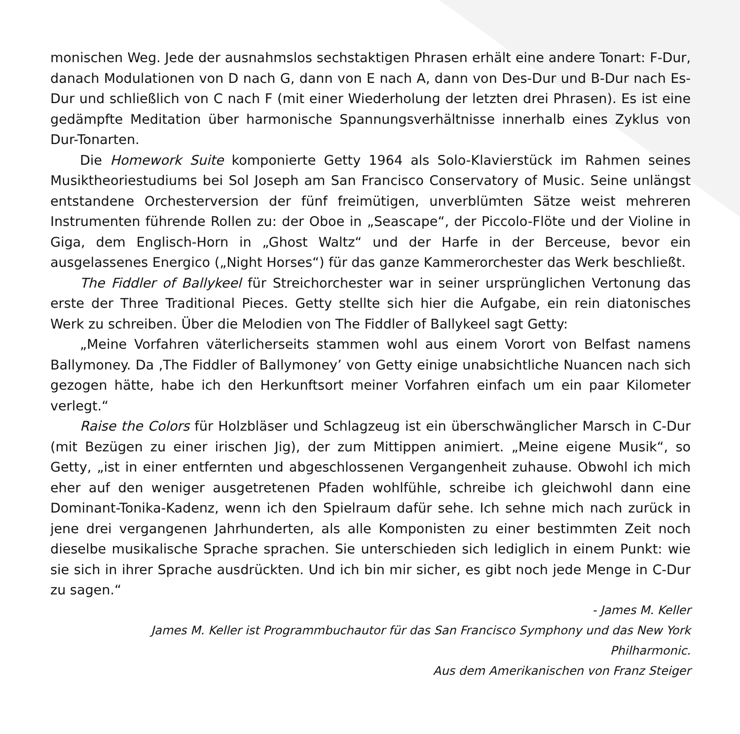monischen Weg. Jede der ausnahmslos sechstaktigen Phrasen erhält eine andere Tonart: F-Dur, danach Modulationen von D nach G, dann von E nach A, dann von Des-Dur und B-Dur nach Es-Dur und schließlich von C nach F (mit einer Wiederholung der letzten drei Phrasen). Es ist eine gedämpfte Meditation über harmonische Spannungsverhältnisse innerhalb eines Zyklus von Dur-Tonarten.
Die Homework Suite komponierte Getty 1964 als Solo-Klavierstück im Rahmen seines Musiktheoriestudiums bei Sol Joseph am San Francisco Conservatory of Music. Seine unlängst entstandene Orchesterversion der fünf freimütigen, unverblümten Sätze weist mehreren Instrumenten führende Rollen zu: der Oboe in „Seascape“, der Piccolo-Flöte und der Violine in Giga, dem Englisch-Horn in „Ghost Waltz“ und der Harfe in der Berceuse, bevor ein ausgelassenes Energico („Night Horses“) für das ganze Kammerorchester das Werk beschließt.
The Fiddler of Ballykeel für Streichorchester war in seiner ursprünglichen Vertonung das erste der Three Traditional Pieces. Getty stellte sich hier die Aufgabe, ein rein diatonisches Werk zu schreiben. Über die Melodien von The Fiddler of Ballykeel sagt Getty:
„Meine Vorfahren väterlicherseits stammen wohl aus einem Vorort von Belfast namens Ballymoney. Da ‚The Fiddler of Ballymoney’ von Getty einige unabsichtliche Nuancen nach sich gezogen hätte, habe ich den Herkunftsort meiner Vorfahren einfach um ein paar Kilometer verlegt.“
Raise the Colors für Holzbläser und Schlagzeug ist ein überschwänglicher Marsch in C-Dur (mit Bezügen zu einer irischen Jig), der zum Mittippen animiert. „Meine eigene Musik“, so Getty, „ist in einer entfernten und abgeschlossenen Vergangenheit zuhause. Obwohl ich mich eher auf den weniger ausgetretenen Pfaden wohlfühle, schreibe ich gleichwohl dann eine Dominant-Tonika-Kadenz, wenn ich den Spielraum dafür sehe. Ich sehne mich nach zurück in jene drei vergangenen Jahrhunderten, als alle Komponisten zu einer bestimmten Zeit noch dieselbe musikalische Sprache sprachen. Sie unterschieden sich lediglich in einem Punkt: wie sie sich in ihrer Sprache ausdrückten. Und ich bin mir sicher, es gibt noch jede Menge in C-Dur zu sagen.“
- James M. Keller
James M. Keller ist Programmbuchautor für das San Francisco Symphony und das New York Philharmonic.
Aus dem Amerikanischen von Franz Steiger